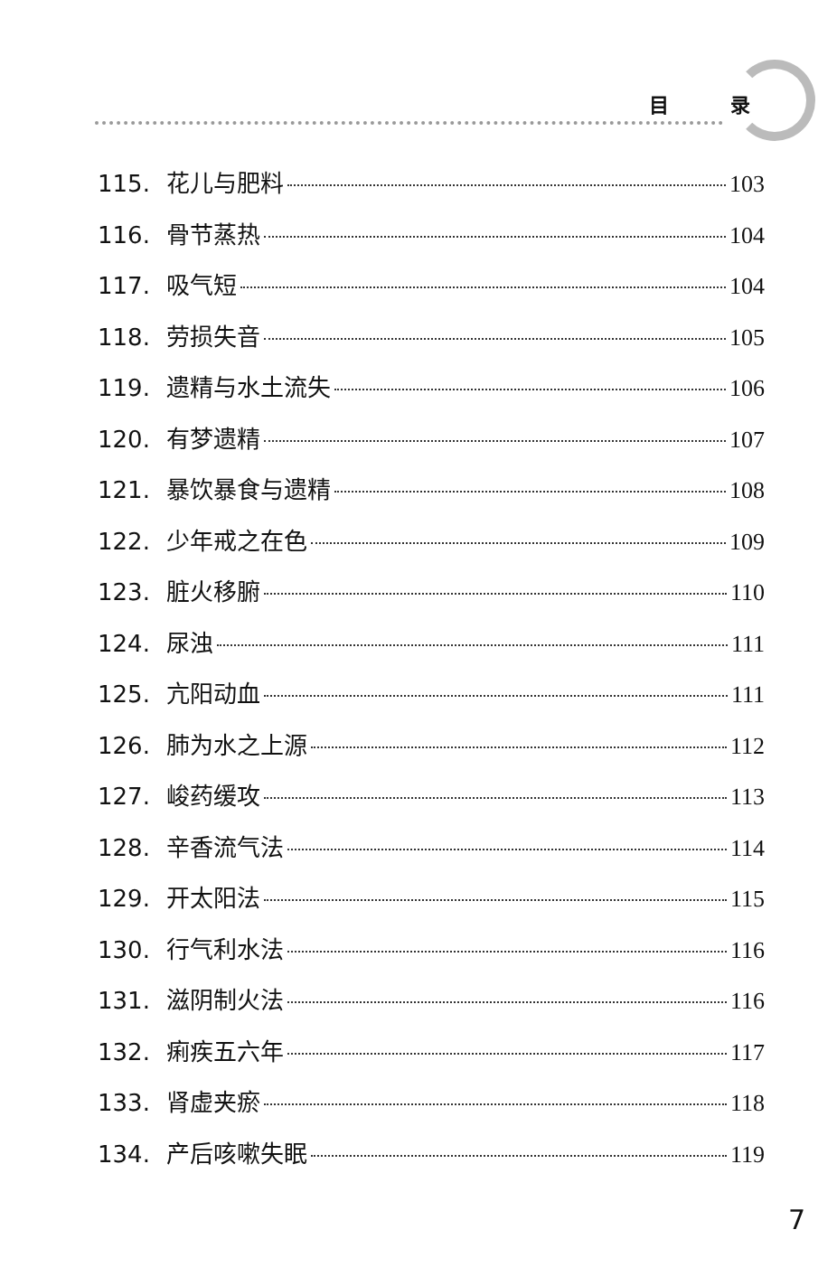目 录
115. 花儿与肥料 103
116. 骨节蒸热 104
117. 吸气短 104
118. 劳损失音 105
119. 遗精与水土流失 106
120. 有梦遗精 107
121. 暴饮暴食与遗精 108
122. 少年戒之在色 109
123. 脏火移腑 110
124. 尿浊 111
125. 亢阳动血 111
126. 肺为水之上源 112
127. 峻药缓攻 113
128. 辛香流气法 114
129. 开太阳法 115
130. 行气利水法 116
131. 滋阴制火法 116
132. 痢疾五六年 117
133. 肾虚夹瘀 118
134. 产后咳嗽失眠 119
7